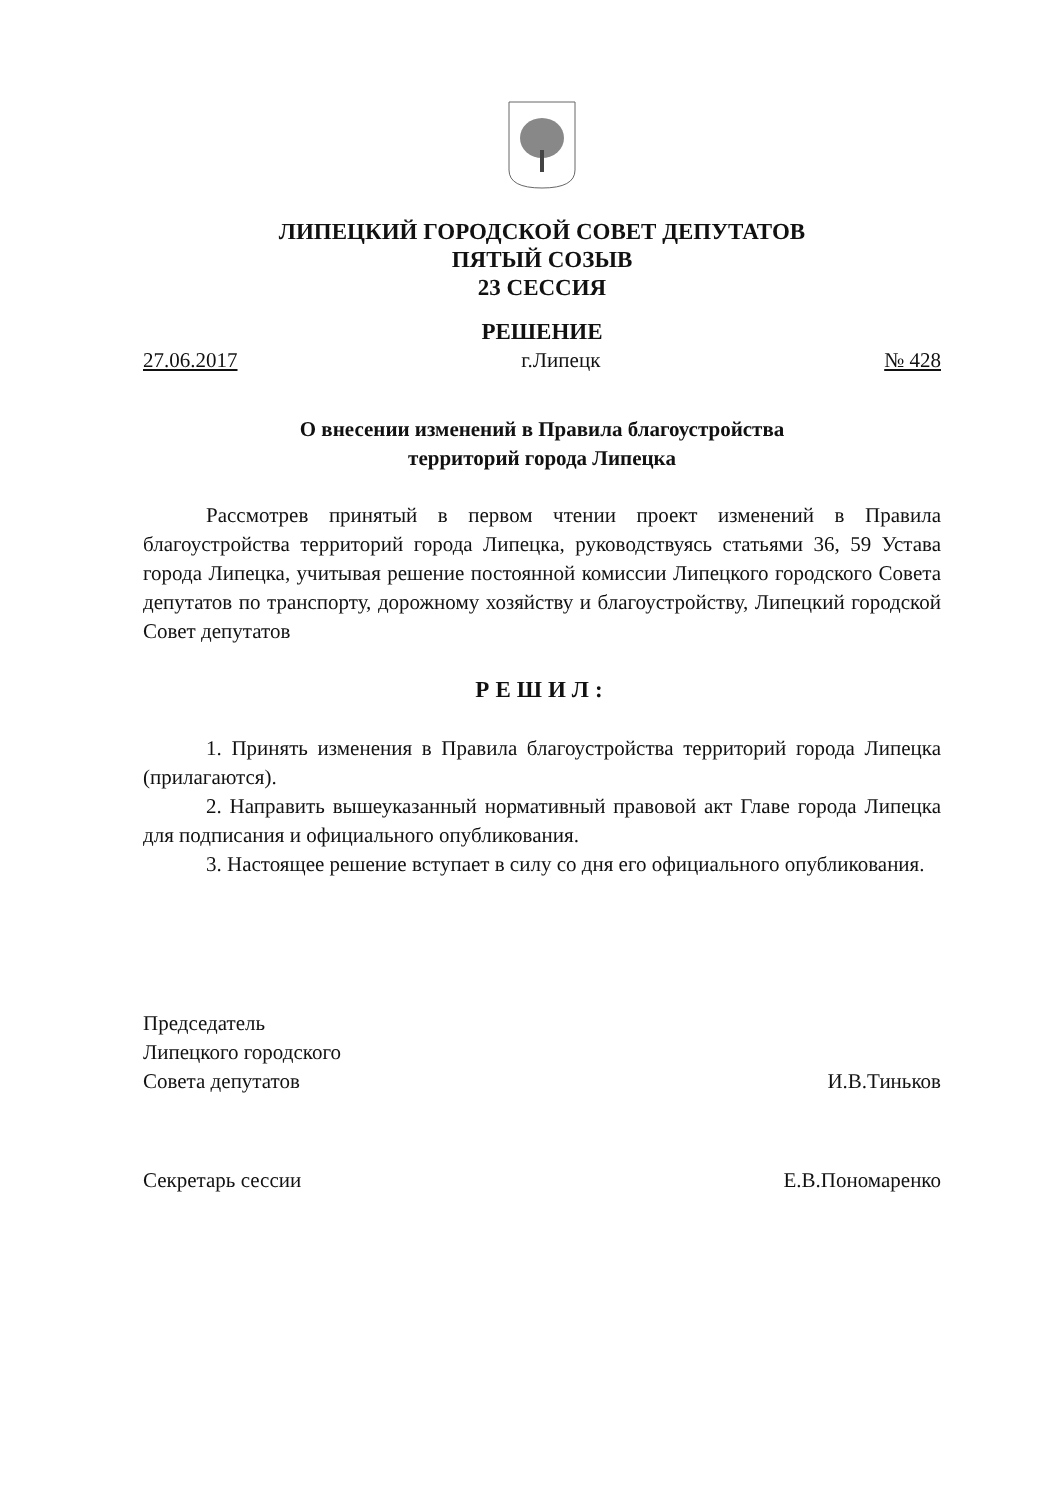ЛИПЕЦКИЙ ГОРОДСКОЙ СОВЕТ ДЕПУТАТОВ
ПЯТЫЙ СОЗЫВ
23 СЕССИЯ
РЕШЕНИЕ
27.06.2017 г.Липецк № 428
О внесении изменений в Правила благоустройства
территорий города Липецка
Рассмотрев принятый в первом чтении проект изменений в Правила благоустройства территорий города Липецка, руководствуясь статьями 36, 59 Устава города Липецка, учитывая решение постоянной комиссии Липецкого городского Совета депутатов по транспорту, дорожному хозяйству и благоустройству, Липецкий городской Совет депутатов
РЕШИЛ:
1. Принять изменения в Правила благоустройства территорий города Липецка (прилагаются).
2. Направить вышеуказанный нормативный правовой акт Главе города Липецка для подписания и официального опубликования.
3. Настоящее решение вступает в силу со дня его официального опубликования.
Председатель
Липецкого городского
Совета депутатов И.В.Тиньков
Секретарь сессии Е.В.Пономаренко